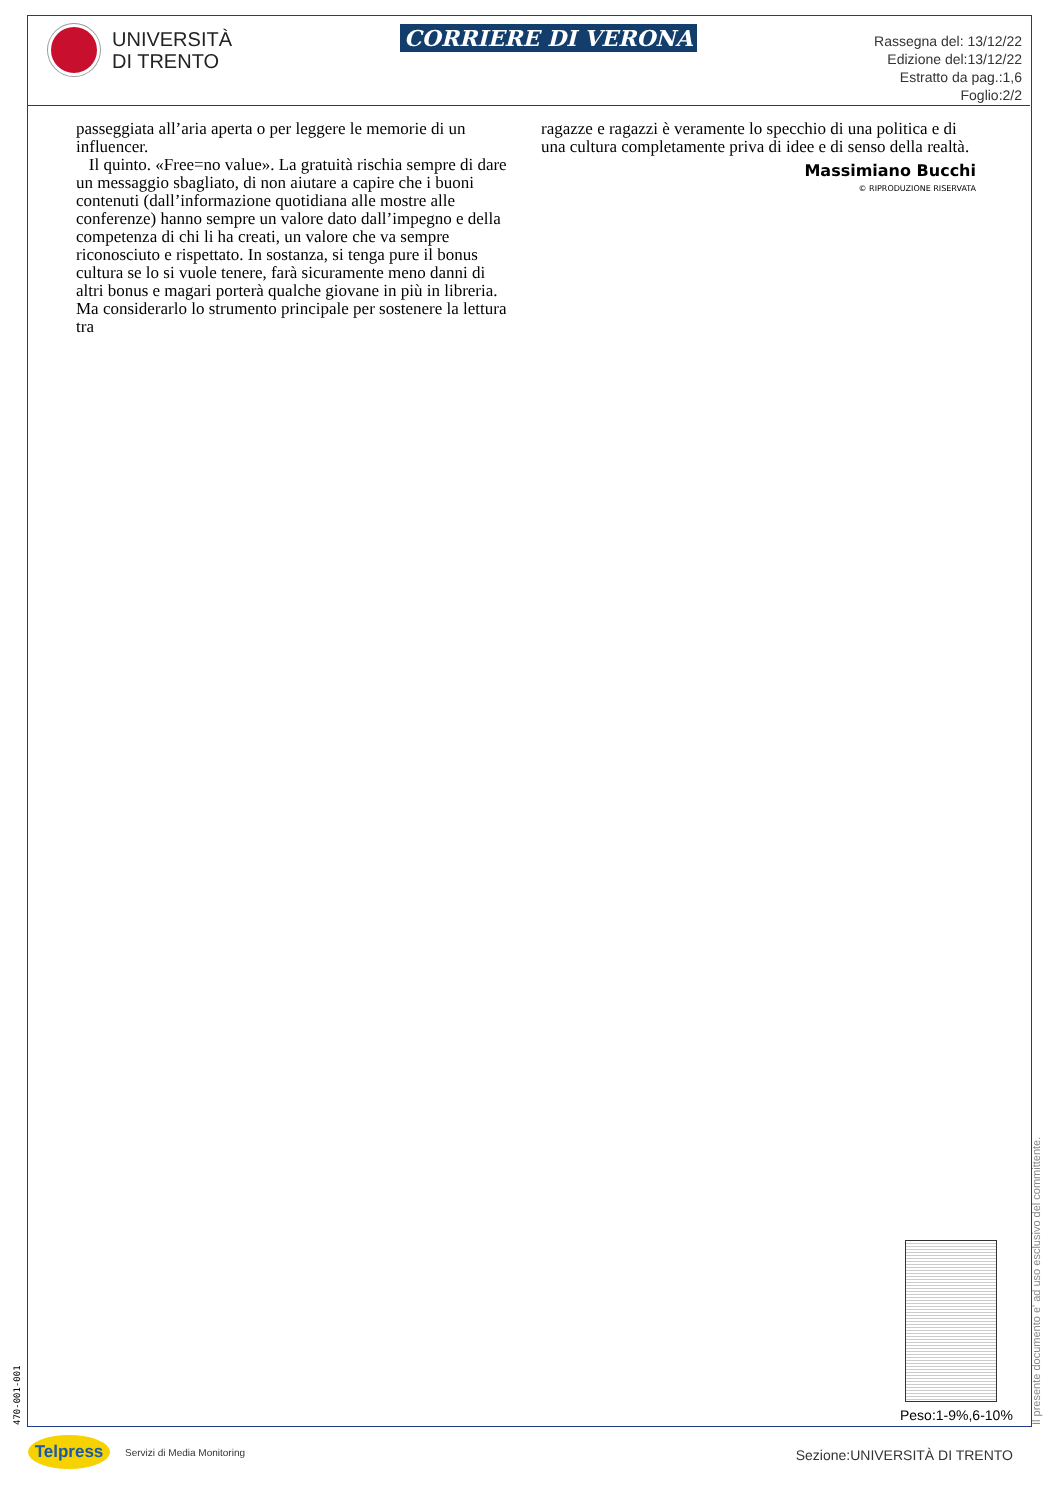UNIVERSITÀ
DI TRENTO
CORRIERE DI VERONA
Rassegna del: 13/12/22
Edizione del:13/12/22
Estratto da pag.:1,6
Foglio:2/2
passeggiata all’aria aperta o per leggere le memorie di un influencer.
Il quinto. «Free=no value». La gratuità rischia sempre di dare un messaggio sbagliato, di non aiutare a capire che i buoni contenuti (dall’informazione quotidiana alle mostre alle conferenze) hanno sempre un valore dato dall’impegno e della competenza di chi li ha creati, un valore che va sempre riconosciuto e rispettato. In sostanza, si tenga pure il bonus cultura se lo si vuole tenere, farà sicuramente meno danni di altri bonus e magari porterà qualche giovane in più in libreria. Ma considerarlo lo strumento principale per sostenere la lettura tra
ragazze e ragazzi è veramente lo specchio di una politica e di una cultura completamente priva di idee e di senso della realtà.
Massimiano Bucchi
© RIPRODUZIONE RISERVATA
Peso:1-9%,6-10%
Il presente documento e' ad uso esclusivo del committente.
470-001-001
Telpress Servizi di Media Monitoring Sezione:UNIVERSITÀ DI TRENTO